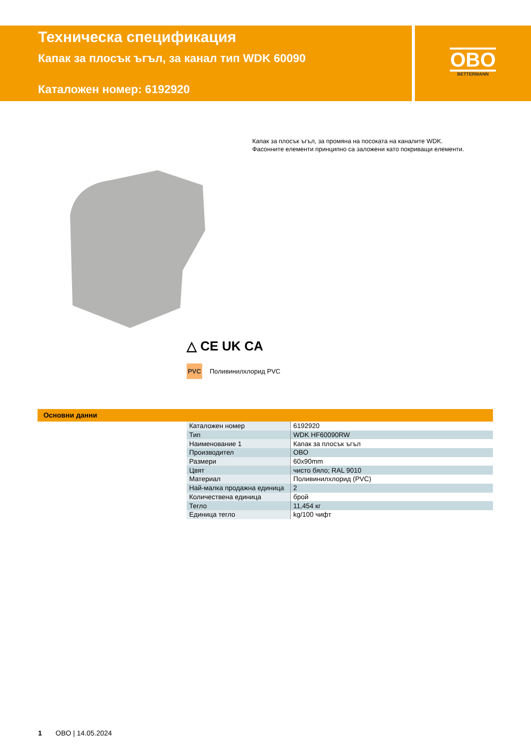Техническа спецификация
Капак за плосък ъгъл, за канал тип WDK 60090
Каталожен номер: 6192920
OBO
BETTERMANN
Капак за плосък ъгъл, за промяна на посоката на каналите WDK.
Фасонните елементи принципно са заложени като покриващи елементи.
△ CE UK CA
PVC Поливинилхлорид PVC
Основни данни
| Каталожен номер | 6192920 |
| Тип | WDK HF60090RW |
| Наименование 1 | Капак за плосък ъгъл |
| Производител | OBO |
| Размери | 60x90mm |
| Цвят | чисто бяло; RAL 9010 |
| Материал | Поливинилхлорид (PVC) |
| Най-малка продажна единица | 2 |
| Количествена единица | брой |
| Тегло | 11,454 кг |
| Единица тегло | kg/100 чифт |
1 OBO | 14.05.2024